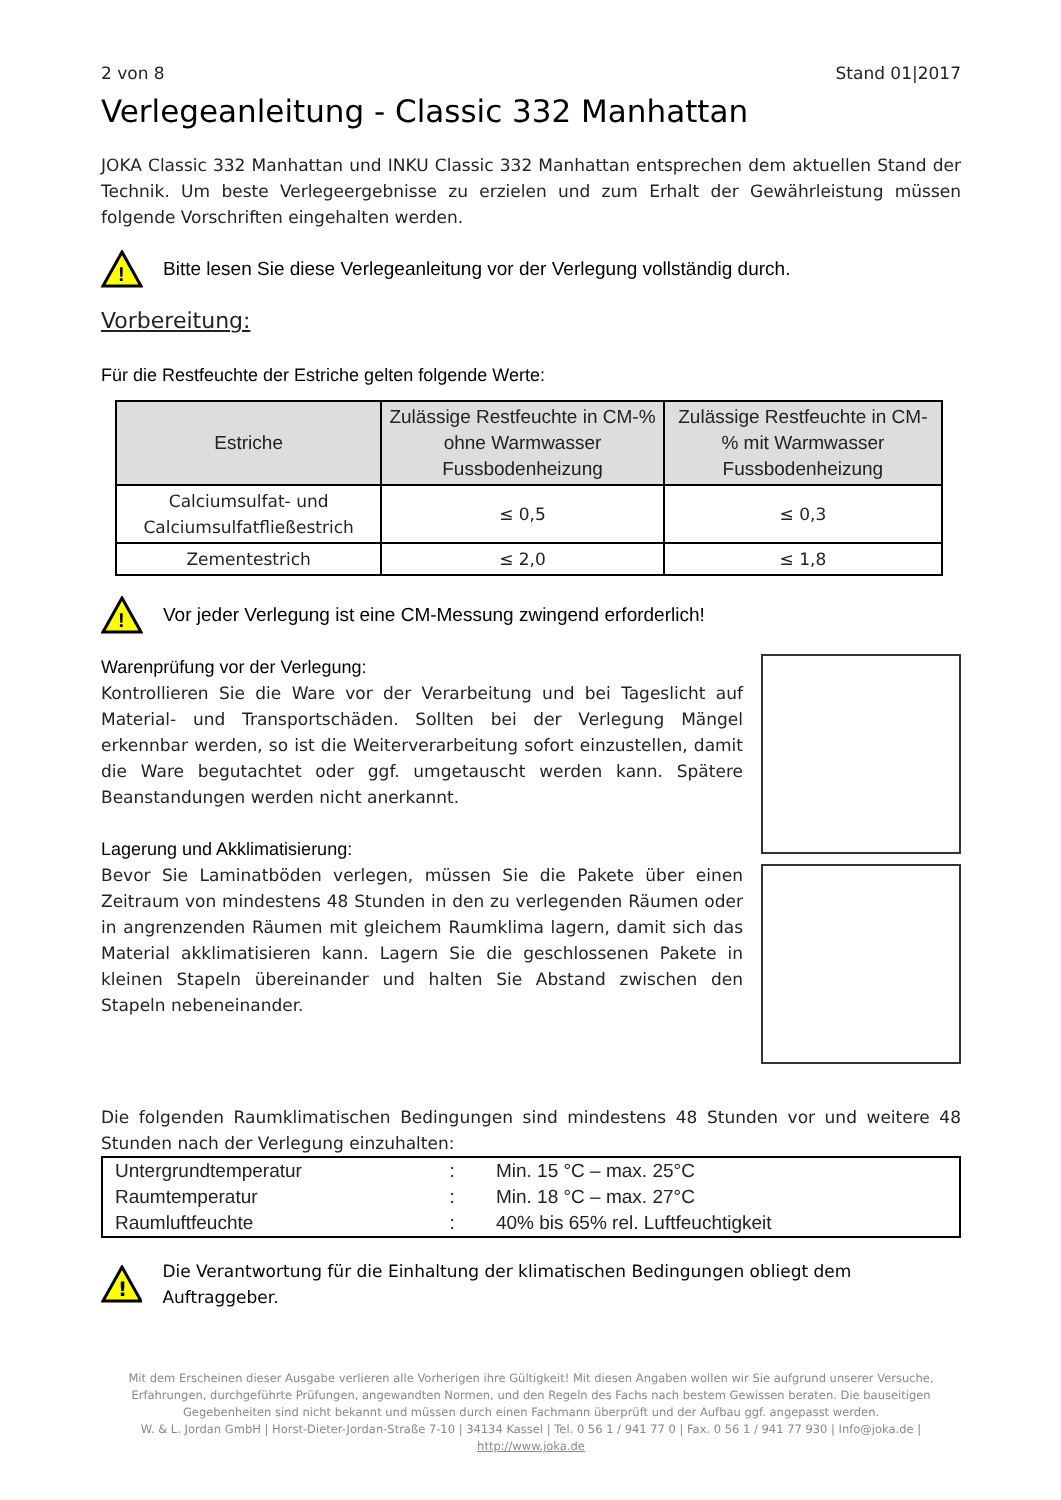2 von 8 Stand 01|2017
Verlegeanleitung - Classic 332 Manhattan
JOKA Classic 332 Manhattan und INKU Classic 332 Manhattan entsprechen dem aktuellen Stand der Technik. Um beste Verlegeergebnisse zu erzielen und zum Erhalt der Gewährleistung müssen folgende Vorschriften eingehalten werden.
!
Bitte lesen Sie diese Verlegeanleitung vor der Verlegung vollständig durch.
Vorbereitung:
Für die Restfeuchte der Estriche gelten folgende Werte:
| Estriche | Zulässige Restfeuchte in CM-% ohne Warmwasser Fussbodenheizung | Zulässige Restfeuchte in CM-% mit Warmwasser Fussbodenheizung |
| --- | --- | --- |
| Calciumsulfat- und Calciumsulfatfließestrich | ≤ 0,5 | ≤ 0,3 |
| Zementestrich | ≤ 2,0 | ≤ 1,8 |
!
Vor jeder Verlegung ist eine CM-Messung zwingend erforderlich!
Warenprüfung vor der Verlegung:
Kontrollieren Sie die Ware vor der Verarbeitung und bei Tageslicht auf Material- und Transportschäden. Sollten bei der Verlegung Mängel erkennbar werden, so ist die Weiterverarbeitung sofort einzustellen, damit die Ware begutachtet oder ggf. umgetauscht werden kann. Spätere Beanstandungen werden nicht anerkannt.
Lagerung und Akklimatisierung:
Bevor Sie Laminatböden verlegen, müssen Sie die Pakete über einen Zeitraum von mindestens 48 Stunden in den zu verlegenden Räumen oder in angrenzenden Räumen mit gleichem Raumklima lagern, damit sich das Material akklimatisieren kann. Lagern Sie die geschlossenen Pakete in kleinen Stapeln übereinander und halten Sie Abstand zwischen den Stapeln nebeneinander.
Die folgenden Raumklimatischen Bedingungen sind mindestens 48 Stunden vor und weitere 48 Stunden nach der Verlegung einzuhalten:
| Untergrundtemperatur | : | Min. 15 °C – max. 25°C |
| Raumtemperatur | : | Min. 18 °C – max. 27°C |
| Raumluftfeuchte | : | 40% bis 65% rel. Luftfeuchtigkeit |
!
Die Verantwortung für die Einhaltung der klimatischen Bedingungen obliegt dem Auftraggeber.
Mit dem Erscheinen dieser Ausgabe verlieren alle Vorherigen ihre Gültigkeit! Mit diesen Angaben wollen wir Sie aufgrund unserer Versuche, Erfahrungen, durchgeführte Prüfungen, angewandten Normen, und den Regeln des Fachs nach bestem Gewissen beraten. Die bauseitigen Gegebenheiten sind nicht bekannt und müssen durch einen Fachmann überprüft und der Aufbau ggf. angepasst werden.
W. & L. Jordan GmbH | Horst-Dieter-Jordan-Straße 7-10 | 34134 Kassel | Tel. 0 56 1 / 941 77 0 | Fax. 0 56 1 / 941 77 930 | Info@joka.de | http://www.joka.de